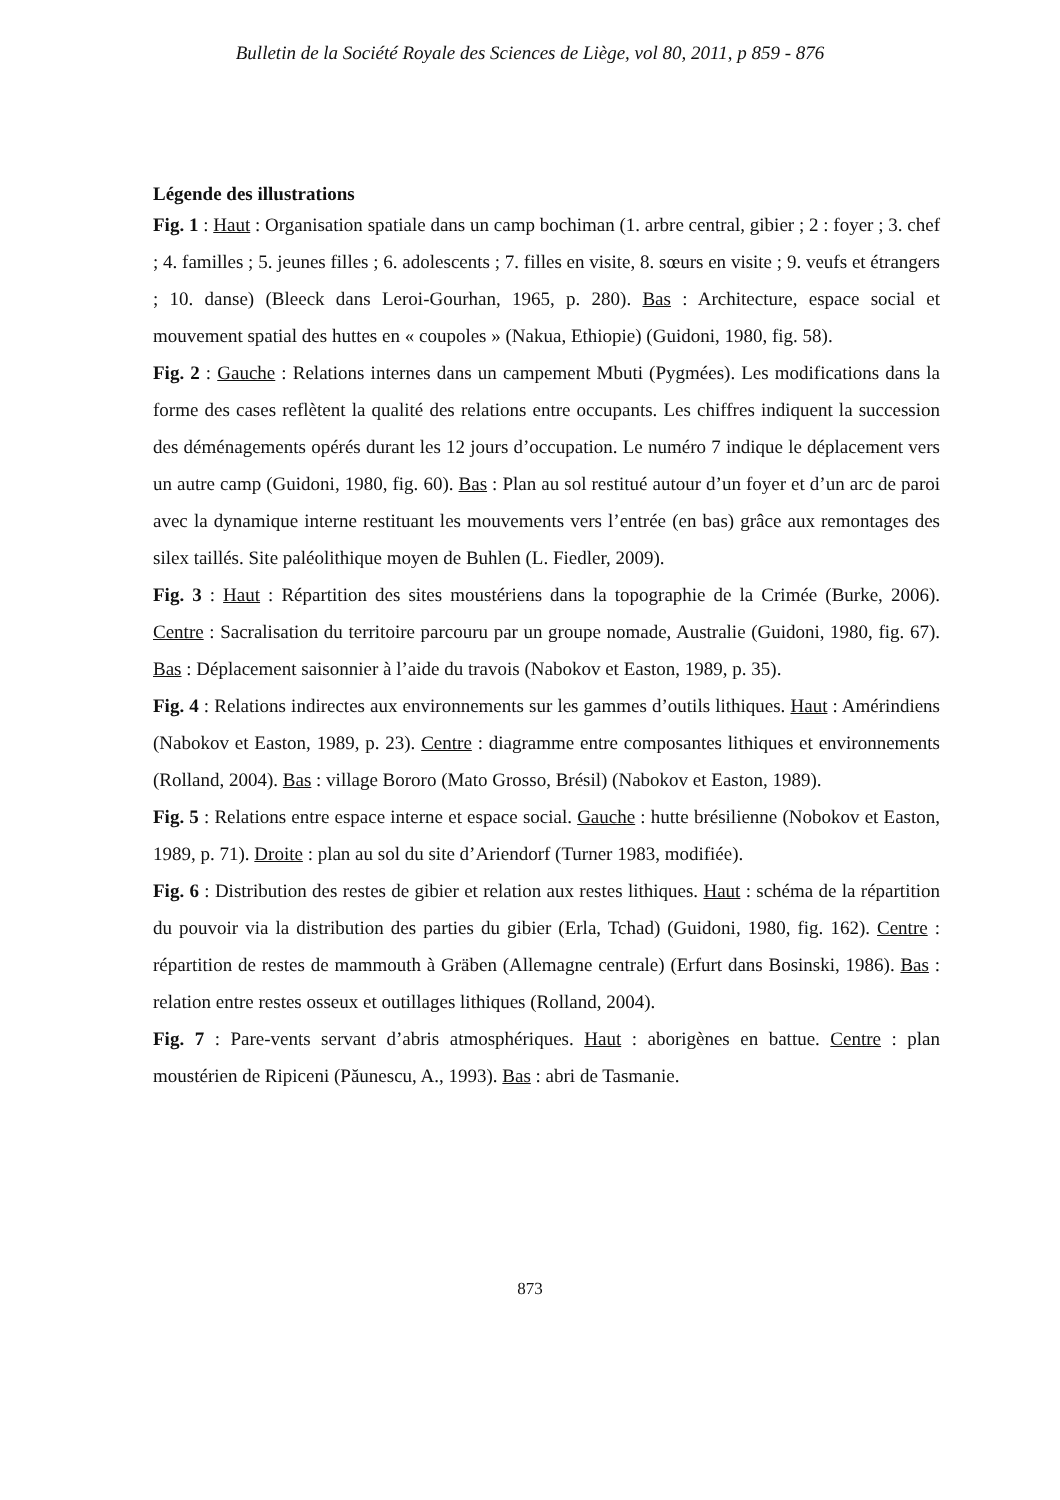Bulletin de la Société Royale des Sciences de Liège, vol 80, 2011, p 859 - 876
Légende des illustrations
Fig. 1 : Haut : Organisation spatiale dans un camp bochiman (1. arbre central, gibier ; 2 : foyer ; 3. chef ; 4. familles ; 5. jeunes filles ; 6. adolescents ; 7. filles en visite, 8. sœurs en visite ; 9. veufs et étrangers ; 10. danse) (Bleeck dans Leroi-Gourhan, 1965, p. 280). Bas : Architecture, espace social et mouvement spatial des huttes en « coupoles » (Nakua, Ethiopie) (Guidoni, 1980, fig. 58).
Fig. 2 : Gauche : Relations internes dans un campement Mbuti (Pygmées). Les modifications dans la forme des cases reflètent la qualité des relations entre occupants. Les chiffres indiquent la succession des déménagements opérés durant les 12 jours d’occupation. Le numéro 7 indique le déplacement vers un autre camp (Guidoni, 1980, fig. 60). Bas : Plan au sol restitué autour d’un foyer et d’un arc de paroi avec la dynamique interne restituant les mouvements vers l’entrée (en bas) grâce aux remontages des silex taillés. Site paléolithique moyen de Buhlen (L. Fiedler, 2009).
Fig. 3 : Haut : Répartition des sites moustériens dans la topographie de la Crimée (Burke, 2006). Centre : Sacralisation du territoire parcouru par un groupe nomade, Australie (Guidoni, 1980, fig. 67). Bas : Déplacement saisonnier à l’aide du travois (Nabokov et Easton, 1989, p. 35).
Fig. 4 : Relations indirectes aux environnements sur les gammes d’outils lithiques. Haut : Amérindiens (Nabokov et Easton, 1989, p. 23). Centre : diagramme entre composantes lithiques et environnements (Rolland, 2004). Bas : village Bororo (Mato Grosso, Brésil) (Nabokov et Easton, 1989).
Fig. 5 : Relations entre espace interne et espace social. Gauche : hutte brésilienne (Nobokov et Easton, 1989, p. 71). Droite : plan au sol du site d’Ariendorf (Turner 1983, modifiée).
Fig. 6 : Distribution des restes de gibier et relation aux restes lithiques. Haut : schéma de la répartition du pouvoir via la distribution des parties du gibier (Erla, Tchad) (Guidoni, 1980, fig. 162). Centre : répartition de restes de mammouth à Gräben (Allemagne centrale) (Erfurt dans Bosinski, 1986). Bas : relation entre restes osseux et outillages lithiques (Rolland, 2004).
Fig. 7 : Pare-vents servant d’abris atmosphériques. Haut : aborigènes en battue. Centre : plan moustérien de Ripiceni (Păunescu, A., 1993). Bas : abri de Tasmanie.
873